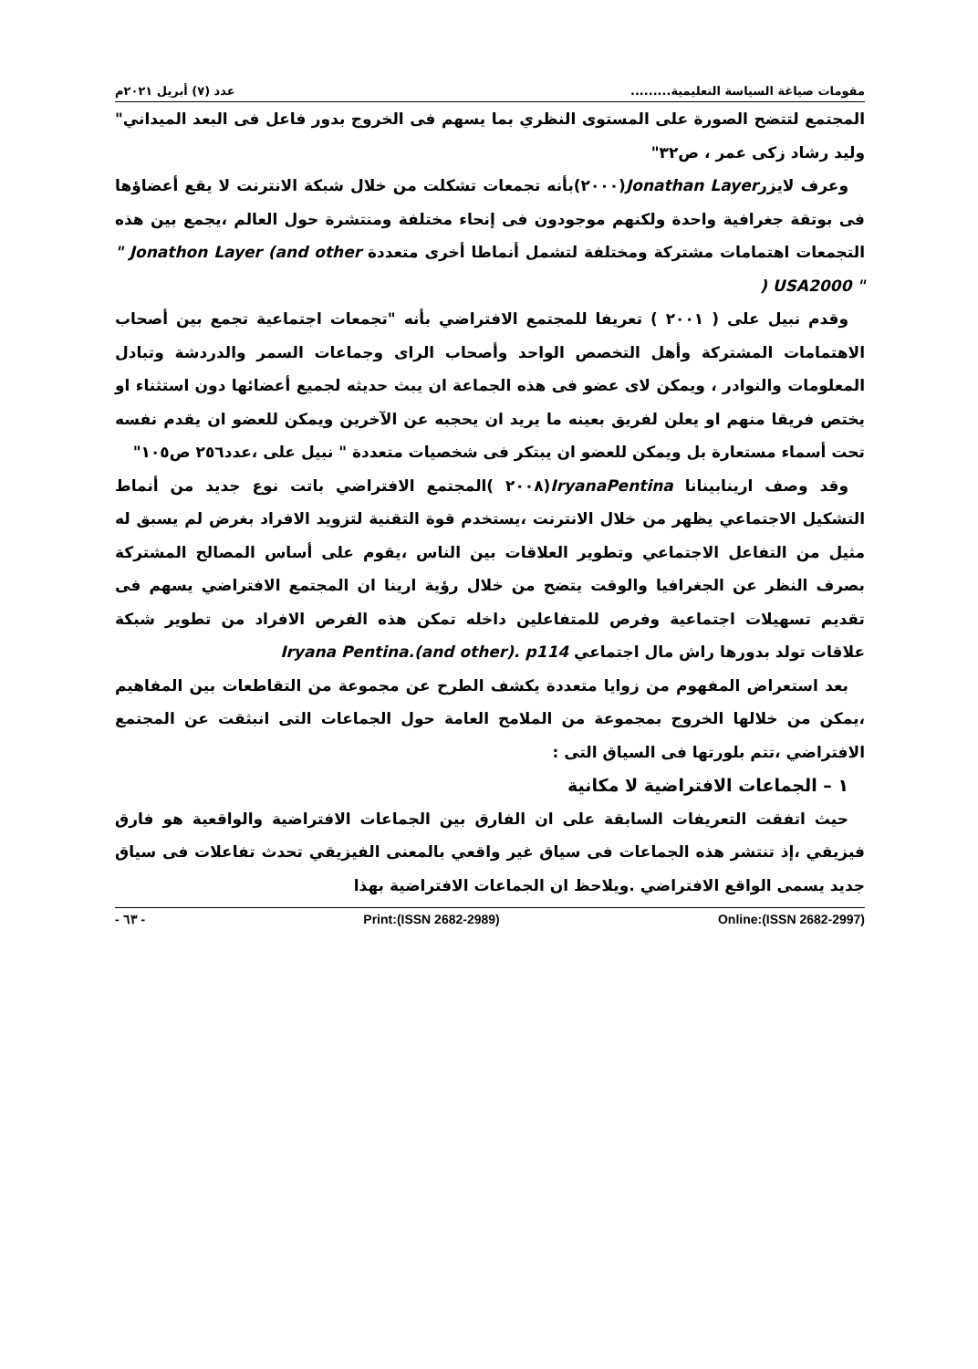مقومات صياغة السياسة التعليمية......... عدد (٧) أبريل ٢٠٢١م
المجتمع لتتضح الصورة على المستوى النظري بما يسهم فى الخروج بدور فاعل فى البعد الميداني" وليد رشاد زكى عمر ، ص٣٢"
وعرف لايزرJonathan Layer(٢٠٠٠)بأنه تجمعات تشكلت من خلال شبكة الانترنت لا يقع أعضاؤها فى بوتقة جغرافية واحدة ولكنهم موجودون فى إنحاء مختلفة ومنتشرة حول العالم ،يجمع بين هذه التجمعات اهتمامات مشتركة ومختلفة لتشمل أنماطا أخرى متعددة " Jonathon Layer (and other ) USA2000 "
وقدم نبيل على ( ٢٠٠١ ) تعريفا للمجتمع الافتراضي بأنه "تجمعات اجتماعية تجمع بين أصحاب الاهتمامات المشتركة وأهل التخصص الواحد وأصحاب الراى وجماعات السمر والدردشة وتبادل المعلومات والنوادر ، ويمكن لاى عضو فى هذه الجماعة ان يبث حديثه لجميع أعضائها دون استثناء او يختص فريقا منهم او يعلن لفريق بعينه ما يريد ان يحجبه عن الآخرين ويمكن للعضو ان يقدم نفسه تحت أسماء مستعارة بل ويمكن للعضو ان يبتكر فى شخصيات متعددة " نبيل على ،عدد٢٥٦ ص١٠٥"
وقد وصف ارينابينانا IryanaPentina(٢٠٠٨ )المجتمع الافتراضي باتت نوع جديد من أنماط التشكيل الاجتماعي يظهر من خلال الانترنت ،يستخدم قوة التقنية لتزويد الافراد بغرض لم يسبق له مثيل من التفاعل الاجتماعي وتطوير العلاقات بين الناس ،يقوم على أساس المصالح المشتركة بصرف النظر عن الجغرافيا والوقت يتضح من خلال رؤية ارينا ان المجتمع الافتراضي يسهم فى تقديم تسهيلات اجتماعية وفرص للمتفاعلين داخله تمكن هذه الفرص الافراد من تطوير شبكة علاقات تولد بدورها راش مال اجتماعي Iryana Pentina.(and other). p114
بعد استعراض المفهوم من زوايا متعددة يكشف الطرح عن مجموعة من التقاطعات بين المفاهيم ،يمكن من خلالها الخروج بمجموعة من الملامح العامة حول الجماعات التى انبثقت عن المجتمع الافتراضي ،تتم بلورتها فى السياق التى :
١ – الجماعات الافتراضية لا مكانية
حيث اتفقت التعريفات السابقة على ان الفارق بين الجماعات الافتراضية والواقعية هو فارق فيزيقي ،إذ تنتشر هذه الجماعات فى سياق غير واقعي بالمعنى الفيزيقي تحدث تفاعلات فى سياق جديد يسمى الواقع الافتراضي .ويلاحظ ان الجماعات الافتراضية بهذا
- ٦٣ - Print:(ISSN 2682-2989) Online:(ISSN 2682-2997)